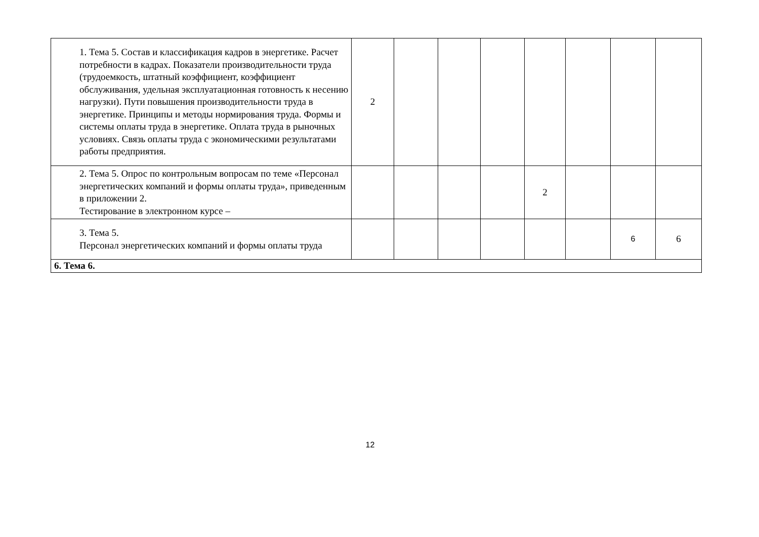| 1. Тема 5. Состав и классификация кадров в энергетике. Расчет потребности в кадрах. Показатели производительности труда (трудоемкость, штатный коэффициент, коэффициент обслуживания, удельная эксплуатационная готовность к несению нагрузки). Пути повышения производительности труда в энергетике. Принципы и методы нормирования труда. Формы и системы оплаты труда в энергетике. Оплата труда в рыночных условиях. Связь оплаты труда с экономическими результатами работы предприятия. | 2 | | | | | | | |
| 2. Тема 5. Опрос по контрольным вопросам по теме «Персонал энергетических компаний и формы оплаты труда», приведенным в приложении 2. Тестирование в электронном курсе – | | | | | 2 | | | |
| 3. Тема 5. Персонал энергетических компаний и формы оплаты труда | | | | | | | 6 | 6 |
| 6. Тема 6. | | | | | | | | |
12